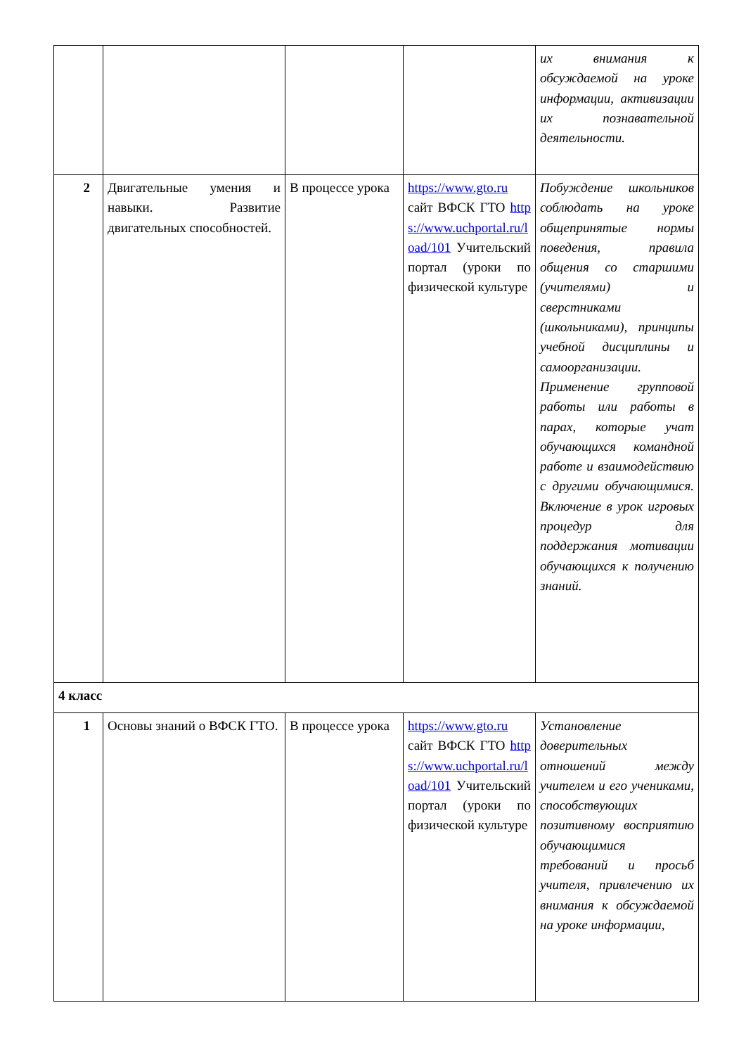| | | | | их внимания к обсуждаемой на уроке информации, активизации их познавательной деятельности. |
| 2 | Двигательные умения и навыки. Развитие двигательных способностей. | В процессе урока | https://www.gto.ru сайт ВФСК ГТО https://www.uchportal.ru/load/101 Учительский портал (уроки по физической культуре | Побуждение школьников соблюдать на уроке общепринятые нормы поведения, правила общения со старшими (учителями) и сверстниками (школьниками), принципы учебной дисциплины и самоорганизации. Применение групповой работы или работы в парах, которые учат обучающихся командной работе и взаимодействию с другими обучающимися. Включение в урок игровых процедур для поддержания мотивации обучающихся к получению знаний. |
| 4 класс | | | | |
| 1 | Основы знаний о ВФСК ГТО. | В процессе урока | https://www.gto.ru сайт ВФСК ГТО https://www.uchportal.ru/load/101 Учительский портал (уроки по физической культуре | Установление доверительных отношений между учителем и его учениками, способствующих позитивному восприятию обучающимися требований и просьб учителя, привлечению их внимания к обсуждаемой на уроке информации, |